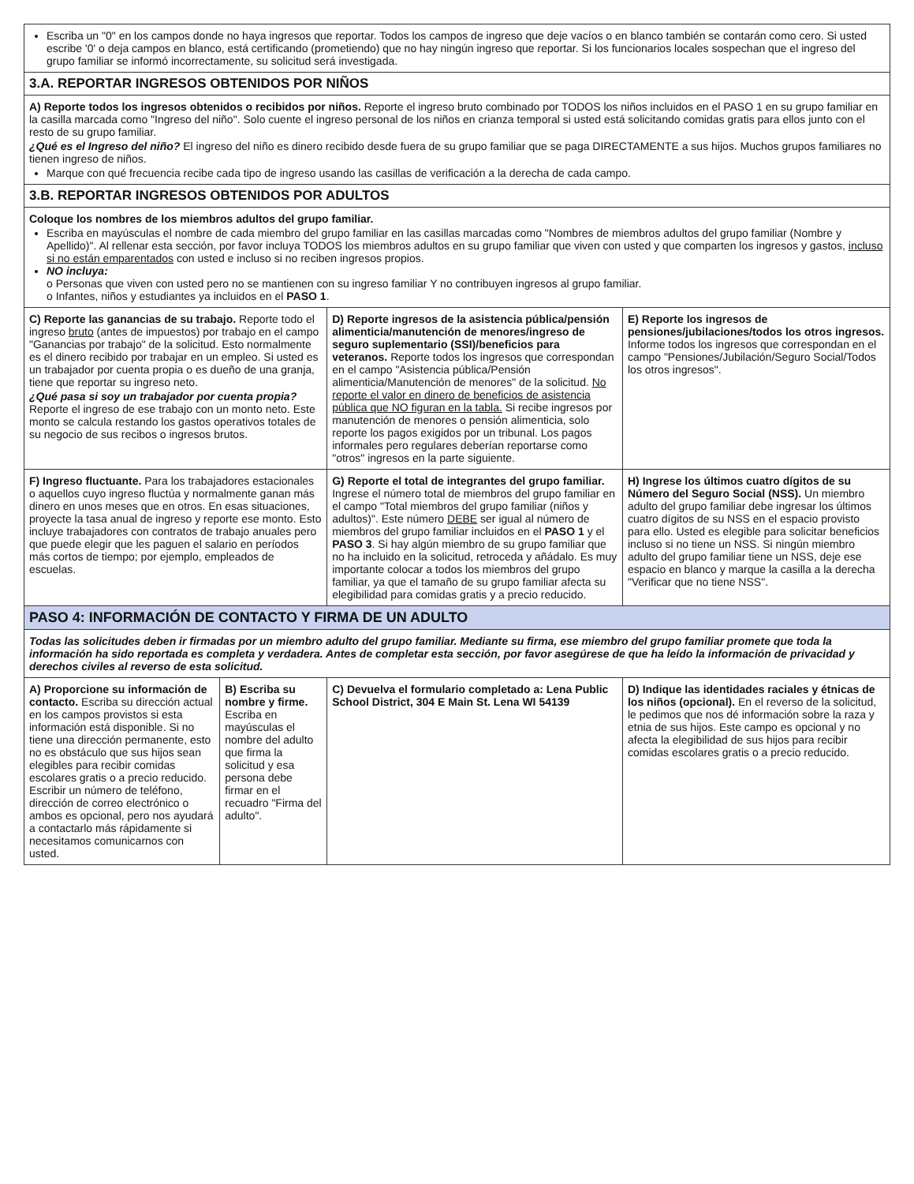| Escriba un "0" en los campos donde no haya ingresos que reportar. Todos los campos de ingreso que deje vacíos o en blanco también se contarán como cero. Si usted escribe '0' o deja campos en blanco, está certificando (prometiendo) que no hay ningún ingreso que reportar. Si los funcionarios locales sospechan que el ingreso del grupo familiar se informó incorrectamente, su solicitud será investigada. | | | |
| 3.A. REPORTAR INGRESOS OBTENIDOS POR NIÑOS | | | |
| A) Reporte todos los ingresos obtenidos o recibidos por niños. Reporte el ingreso bruto combinado por TODOS los niños incluidos en el PASO 1 en su grupo familiar en la casilla marcada como "Ingreso del niño". Solo cuente el ingreso personal de los niños en crianza temporal si usted está solicitando comidas gratis para ellos junto con el resto de su grupo familiar. ¿Qué es el Ingreso del niño? El ingreso del niño es dinero recibido desde fuera de su grupo familiar que se paga DIRECTAMENTE a sus hijos. Muchos grupos familiares no tienen ingreso de niños. Marque con qué frecuencia recibe cada tipo de ingreso usando las casillas de verificación a la derecha de cada campo. | | | |
| 3.B. REPORTAR INGRESOS OBTENIDOS POR ADULTOS | | | |
| Coloque los nombres de los miembros adultos del grupo familiar. Escriba en mayúsculas el nombre de cada miembro del grupo familiar en las casillas marcadas como "Nombres de miembros adultos del grupo familiar (Nombre y Apellido)". Al rellenar esta sección, por favor incluya TODOS los miembros adultos en su grupo familiar que viven con usted y que comparten los ingresos y gastos, incluso si no están emparentados con usted e incluso si no reciben ingresos propios. NO incluya: o Personas que viven con usted pero no se mantienen con su ingreso familiar Y no contribuyen ingresos al grupo familiar. o Infantes, niños y estudiantes ya incluidos en el PASO 1 . | | | |
| C) Reporte las ganancias de su trabajo. Reporte todo el ingreso bruto (antes de impuestos) por trabajo en el campo "Ganancias por trabajo" de la solicitud. Esto normalmente es el dinero recibido por trabajar en un empleo. Si usted es un trabajador por cuenta propia o es dueño de una granja, tiene que reportar su ingreso neto. ¿Qué pasa si soy un trabajador por cuenta propia? Reporte el ingreso de ese trabajo con un monto neto. Este monto se calcula restando los gastos operativos totales de su negocio de sus recibos o ingresos brutos. | | D) Reporte ingresos de la asistencia pública/pensión alimenticia/manutención de menores/ingreso de seguro suplementario (SSI)/beneficios para veteranos. Reporte todos los ingresos que correspondan en el campo "Asistencia pública/Pensión alimenticia/Manutención de menores" de la solicitud. No reporte el valor en dinero de beneficios de asistencia pública que NO figuran en la tabla. Si recibe ingresos por manutención de menores o pensión alimenticia, solo reporte los pagos exigidos por un tribunal. Los pagos informales pero regulares deberían reportarse como "otros" ingresos en la parte siguiente. | E) Reporte los ingresos de pensiones/jubilaciones/todos los otros ingresos. Informe todos los ingresos que correspondan en el campo "Pensiones/Jubilación/Seguro Social/Todos los otros ingresos". |
| F) Ingreso fluctuante. Para los trabajadores estacionales o aquellos cuyo ingreso fluctúa y normalmente ganan más dinero en unos meses que en otros. En esas situaciones, proyecte la tasa anual de ingreso y reporte ese monto. Esto incluye trabajadores con contratos de trabajo anuales pero que puede elegir que les paguen el salario en períodos más cortos de tiempo; por ejemplo, empleados de escuelas. | | G) Reporte el total de integrantes del grupo familiar. Ingrese el número total de miembros del grupo familiar en el campo "Total miembros del grupo familiar (niños y adultos)". Este número DEBE ser igual al número de miembros del grupo familiar incluidos en el PASO 1 y el PASO 3 . Si hay algún miembro de su grupo familiar que no ha incluido en la solicitud, retroceda y añádalo. Es muy importante colocar a todos los miembros del grupo familiar, ya que el tamaño de su grupo familiar afecta su elegibilidad para comidas gratis y a precio reducido. | H) Ingrese los últimos cuatro dígitos de su Número del Seguro Social (NSS). Un miembro adulto del grupo familiar debe ingresar los últimos cuatro dígitos de su NSS en el espacio provisto para ello. Usted es elegible para solicitar beneficios incluso si no tiene un NSS. Si ningún miembro adulto del grupo familiar tiene un NSS, deje ese espacio en blanco y marque la casilla a la derecha "Verificar que no tiene NSS". |
| PASO 4: INFORMACIÓN DE CONTACTO Y FIRMA DE UN ADULTO | | | |
| Todas las solicitudes deben ir firmadas por un miembro adulto del grupo familiar. Mediante su firma, ese miembro del grupo familiar promete que toda la información ha sido reportada es completa y verdadera. Antes de completar esta sección, por favor asegúrese de que ha leído la información de privacidad y derechos civiles al reverso de esta solicitud. | | | |
| A) Proporcione su información de contacto. Escriba su dirección actual en los campos provistos si esta información está disponible. Si no tiene una dirección permanente, esto no es obstáculo que sus hijos sean elegibles para recibir comidas escolares gratis o a precio reducido. Escribir un número de teléfono, dirección de correo electrónico o ambos es opcional, pero nos ayudará a contactarlo más rápidamente si necesitamos comunicarnos con usted. | B) Escriba su nombre y firme. Escriba en mayúsculas el nombre del adulto que firma la solicitud y esa persona debe firmar en el recuadro "Firma del adulto". | C) Devuelva el formulario completado a: Lena Public School District, 304 E Main St. Lena WI 54139 | D) Indique las identidades raciales y étnicas de los niños (opcional). En el reverso de la solicitud, le pedimos que nos dé información sobre la raza y etnia de sus hijos. Este campo es opcional y no afecta la elegibilidad de sus hijos para recibir comidas escolares gratis o a precio reducido. |